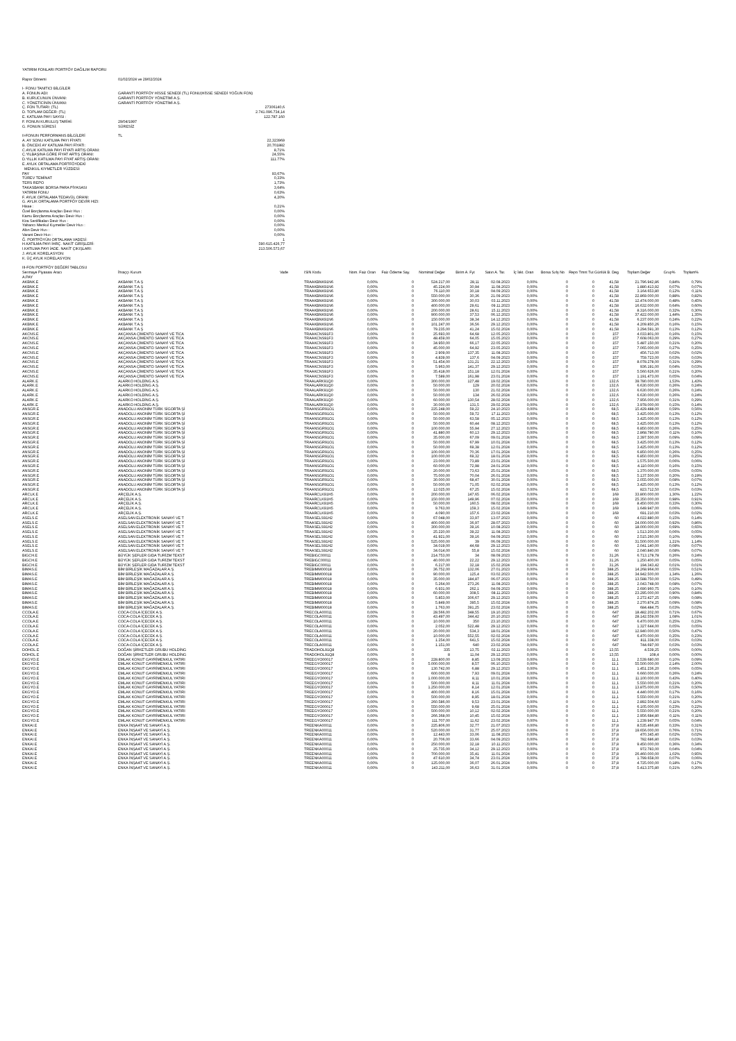YATIRIM FONLARI PORTFÖY DAĞILIM RAPORU
| Rapor Dönemi | 01/02/2024 ve 29/02/2024 | |
| I- FONU TANITICI BİLGİLER | | |
| A. FONUN ADI: | GARANTİ PORTFÖY HİSSE SENEDİ (TL) FONU(HİSSE SENEDİ YOĞUN FON) | |
| B. KURUCUNUN ÜNVANI: | GARANTİ PORTFÖY YÖNETİMİ A.Ş. | |
| C. YÖNETİCİNİN ÜNVANI: | GARANTİ PORTFÖY YÖNETİMİ A.Ş. | |
| Ç. FON TUTARI: (TL) | | 27306140,6 |
| D. TOPLAM DEĞER: (TL) | | 2.741.096.734,14 |
| E. KATILMA PAYI SAYISI : | | 122.787.160 |
| F. FONUN KURULUŞ TARİHİ: | 29/04/1997 | |
| G. FONUN SÜRESİ: | SÜRESİZ | |
| II-FONUN PERFORMANS BİLGİLERİ | TL | |
| A. AY SONU KATILMA PAYI FİYATI: | | 22,323969 |
| B. ÖNCEKİ AY KATILMA PAYI FİYATI: | | 20,701882 |
| C.AYLIK KATILMA PAYI FİYATI ARTIŞ ORANI: | | 8,71% |
| Ç.YILBAŞINA GÖRE FİYAT ARTIŞ ORANI: | | 24,55% |
| D.YILLIK KATILMA PAYI FİYAT ARTIŞ ORANI: | | 111.77% |
| E. AYLIK ORTALAMA PORTFÖYDEKİ | | |
| MENKUL KIYMETLER YÜZDESİ: | | |
| PAY | | 93,67% |
| TÜREV TEMİNAT | | 0,33% |
| TERS REPO | | 1,73% |
| TAKASBANK BORSA PARA PİYASASI | | 3,64% |
| YATIRIM FONU | | 0,63% |
| F. AYLIK ORTALAMA TEDAVÜL ORANI: | | 4,20% |
| G. AYLIK ORTALAMA PORTFÖY DEVİR HIZI: | | |
| Hisse : | | 0,21% |
| Özel Borçlanma Araçları Devir Hızı : | | 0,00% |
| Kamu Borçlanma Araçları Devir Hızı : | | 0,00% |
| Kira Sertifikaları Devir Hızı : | | 0,00% |
| Yabancı Menkul Kıymetler Devir Hızı : | | 0,00% |
| Altın Devir Hızı : | | 0,00% |
| Varant Devir Hızı : | | 0,00% |
| Ğ. PORTFÖYÜN ORTALAMA VADESİ: | | 1 |
| H.KATILMA PAYI İHRÇ. NAKİT GİRİŞLERİ: | | 590.615.426,77 |
| I.KATILMA PAYI İADE. NAKİT ÇIKIŞLARI: | | 213.506.573,67 |
| J. AYLIK KORELASYON: | | |
| K. ÜÇ AYLIK KORELASYON: | | |
III-FON PORTFÖY DEĞERİ TABLOSU
| Sermaye Piyasası Aracı | İhraççı Kurum | Vade | ISIN Kodu | Nom. Faiz Oran | Faiz Ödeme Say. | Nomimal Değer | Birim A. Fyt | Satın A. Tar. | İç İskt. Oran | Borsa Szlş No | Repo Tmnt Tut | Günlük B. Deg | Toplam Değer | Grup% | Toplam% | |
| --- | --- | --- | --- | --- | --- | --- | --- | --- | --- | --- | --- | --- | --- | --- | --- | --- |
| A.PAY | | | | | | | | | | | | | | | | |
| AKBNK.E | AKBANK T.A.Ş | | TRAAKBNK91N6 | 0,00% | 0 | 524.217,00 | 28,11 | 02.08.2023 | 0,00% | 0 | 0 | 41,58 | 21.796.942,86 | 0,84% | 0,79% | |
| AKBNK.E | AKBANK T.A.Ş | | TRAAKBNK91N6 | 0,00% | 0 | 45.224,00 | 30,94 | 11.08.2023 | 0,00% | 0 | 0 | 41,58 | 1.880.413,92 | 0,07% | 0,07% | |
| AKBNK.E | AKBANK T.A.Ş | | TRAAKBNK91N6 | 0,00% | 0 | 76.110,00 | 30,18 | 04.09.2023 | 0,00% | 0 | 0 | 41,58 | 3.164.653,80 | 0,12% | 0,11% | |
| AKBNK.E | AKBANK T.A.Ş | | TRAAKBNK91N6 | 0,00% | 0 | 550.000,00 | 30,36 | 21.09.2023 | 0,00% | 0 | 0 | 41,58 | 22.869.000,00 | 0,88% | 0,82% | |
| AKBNK.E | AKBANK T.A.Ş | | TRAAKBNK91N6 | 0,00% | 0 | 300.000,00 | 30,03 | 03.11.2023 | 0,00% | 0 | 0 | 41,58 | 12.474.000,00 | 0,48% | 0,45% | |
| AKBNK.E | AKBANK T.A.Ş | | TRAAKBNK91N6 | 0,00% | 0 | 400.000,00 | 29,61 | 09.11.2023 | 0,00% | 0 | 0 | 41,58 | 16.632.000,00 | 0,64% | 0,60% | |
| AKBNK.E | AKBANK T.A.Ş | | TRAAKBNK91N6 | 0,00% | 0 | 200.000,00 | 28,61 | 15.11.2023 | 0,00% | 0 | 0 | 41,58 | 8.316.000,00 | 0,32% | 0,30% | |
| AKBNK.E | AKBANK T.A.Ş | | TRAAKBNK91N6 | 0,00% | 0 | 900.000,00 | 37,53 | 06.12.2023 | 0,00% | 0 | 0 | 41,58 | 37.422.000,00 | 1,44% | 1,35% | |
| AKBNK.E | AKBANK T.A.Ş | | TRAAKBNK91N6 | 0,00% | 0 | 150.000,00 | 38,34 | 14.12.2023 | 0,00% | 0 | 0 | 41,58 | 6.237.000,00 | 0,24% | 0,22% | |
| AKBNK.E | AKBANK T.A.Ş | | TRAAKBNK91N6 | 0,00% | 0 | 101.247,00 | 36,56 | 29.12.2023 | 0,00% | 0 | 0 | 41,58 | 4.209.850,26 | 0,16% | 0,15% | |
| AKBNK.E | AKBANK T.A.Ş | | TRAAKBNK91N6 | 0,00% | 0 | 79.235,00 | 41,24 | 15.02.2024 | 0,00% | 0 | 0 | 41,58 | 3.294.591,30 | 0,13% | 0,12% | |
| AKCNS.E | AKÇANSA ÇİMENTO SANAYİ VE TİCA | | TRAAKCNS91F3 | 0,00% | 0 | 25.693,00 | 64,68 | 12.05.2023 | 0,00% | 0 | 0 | 157 | 4.033.801,00 | 0,16% | 0,15% | |
| AKCNS.E | AKÇANSA ÇİMENTO SANAYİ VE TİCA | | TRAAKCNS91F3 | 0,00% | 0 | 48.459,00 | 64,05 | 15.05.2023 | 0,00% | 0 | 0 | 157 | 7.608.063,00 | 0,29% | 0,27% | |
| AKCNS.E | AKÇANSA ÇİMENTO SANAYİ VE TİCA | | TRAAKCNS91F3 | 0,00% | 0 | 34.950,00 | 66,17 | 22.05.2023 | 0,00% | 0 | 0 | 157 | 5.487.150,00 | 0,21% | 0,20% | |
| AKCNS.E | AKÇANSA ÇİMENTO SANAYİ VE TİCA | | TRAAKCNS91F3 | 0,00% | 0 | 45.000,00 | 64,92 | 23.05.2023 | 0,00% | 0 | 0 | 157 | 7.065.000,00 | 0,27% | 0,25% | |
| AKCNS.E | AKÇANSA ÇİMENTO SANAYİ VE TİCA | | TRAAKCNS91F3 | 0,00% | 0 | 2.909,00 | 137,35 | 11.08.2023 | 0,00% | 0 | 0 | 157 | 456.713,00 | 0,02% | 0,02% | |
| AKCNS.E | AKÇANSA ÇİMENTO SANAYİ VE TİCA | | TRAAKCNS91F3 | 0,00% | 0 | 4.839,00 | 137,6 | 04.09.2023 | 0,00% | 0 | 0 | 157 | 759.723,00 | 0,03% | 0,03% | |
| AKCNS.E | AKÇANSA ÇİMENTO SANAYİ VE TİCA | | TRAAKCNS91F3 | 0,00% | 0 | 51.454,00 | 131,21 | 22.12.2023 | 0,00% | 0 | 0 | 157 | 8.078.278,00 | 0,31% | 0,29% | |
| AKCNS.E | AKÇANSA ÇİMENTO SANAYİ VE TİCA | | TRAAKCNS91F3 | 0,00% | 0 | 5.963,00 | 141,37 | 29.12.2023 | 0,00% | 0 | 0 | 157 | 936.191,00 | 0,04% | 0,03% | |
| AKCNS.E | AKÇANSA ÇİMENTO SANAYİ VE TİCA | | TRAAKCNS91F3 | 0,00% | 0 | 35.418,00 | 151,18 | 12.01.2024 | 0,00% | 0 | 0 | 157 | 5.560.626,00 | 0,21% | 0,20% | |
| AKCNS.E | AKÇANSA ÇİMENTO SANAYİ VE TİCA | | TRAAKCNS91F3 | 0,00% | 0 | 7.589,00 | 161,98 | 23.01.2024 | 0,00% | 0 | 0 | 157 | 1.191.473,00 | 0,05% | 0,04% | |
| ALARK.E | ALARKO HOLDİNG A.Ş. | | TRAALARK91Q0 | 0,00% | 0 | 300.000,00 | 127,48 | 19.02.2024 | 0,00% | 0 | 0 | 132,6 | 39.780.000,00 | 1,53% | 1,43% | |
| ALARK.E | ALARKO HOLDİNG A.Ş. | | TRAALARK91Q0 | 0,00% | 0 | 50.000,00 | 129 | 20.02.2024 | 0,00% | 0 | 0 | 132,6 | 6.630.000,00 | 0,26% | 0,24% | |
| ALARK.E | ALARKO HOLDİNG A.Ş. | | TRAALARK91Q0 | 0,00% | 0 | 50.000,00 | 130 | 21.02.2024 | 0,00% | 0 | 0 | 132,6 | 6.630.000,00 | 0,26% | 0,24% | |
| ALARK.E | ALARKO HOLDİNG A.Ş. | | TRAALARK91Q0 | 0,00% | 0 | 50.000,00 | 134 | 26.02.2024 | 0,00% | 0 | 0 | 132,6 | 6.630.000,00 | 0,26% | 0,24% | |
| ALARK.E | ALARKO HOLDİNG A.Ş. | | TRAALARK91Q0 | 0,00% | 0 | 60.000,00 | 130,54 | 28.02.2024 | 0,00% | 0 | 0 | 132,6 | 7.956.000,00 | 0,31% | 0,29% | |
| ALARK.E | ALARKO HOLDİNG A.Ş. | | TRAALARK91Q0 | 0,00% | 0 | 30.000,00 | 131,5 | 29.02.2024 | 0,00% | 0 | 0 | 132,6 | 3.978.000,00 | 0,15% | 0,14% | |
| ANSGR.E | ANADOLU ANONİM TÜRK SİGORTA Şİ | | TRAANSGR91O1 | 0,00% | 0 | 225.248,00 | 59,22 | 24.10.2023 | 0,00% | 0 | 0 | 68,5 | 15.429.488,00 | 0,59% | 0,56% | |
| ANSGR.E | ANADOLU ANONİM TÜRK SİGORTA Şİ | | TRAANSGR91O1 | 0,00% | 0 | 50.000,00 | 59,72 | 17.11.2023 | 0,00% | 0 | 0 | 68,5 | 3.425.000,00 | 0,13% | 0,12% | |
| ANSGR.E | ANADOLU ANONİM TÜRK SİGORTA Şİ | | TRAANSGR91O1 | 0,00% | 0 | 50.000,00 | 63,58 | 05.12.2023 | 0,00% | 0 | 0 | 68,5 | 3.425.000,00 | 0,13% | 0,12% | |
| ANSGR.E | ANADOLU ANONİM TÜRK SİGORTA Şİ | | TRAANSGR91O1 | 0,00% | 0 | 50.000,00 | 60,44 | 08.12.2023 | 0,00% | 0 | 0 | 68,5 | 3.425.000,00 | 0,13% | 0,12% | |
| ANSGR.E | ANADOLU ANONİM TÜRK SİGORTA Şİ | | TRAANSGR91O1 | 0,00% | 0 | 100.000,00 | 55,94 | 27.12.2023 | 0,00% | 0 | 0 | 68,5 | 6.850.000,00 | 0,26% | 0,25% | |
| ANSGR.E | ANADOLU ANONİM TÜRK SİGORTA Şİ | | TRAANSGR91O1 | 0,00% | 0 | 41.880,00 | 60,13 | 29.12.2023 | 0,00% | 0 | 0 | 68,5 | 2.868.780,00 | 0,11% | 0,10% | |
| ANSGR.E | ANADOLU ANONİM TÜRK SİGORTA Şİ | | TRAANSGR91O1 | 0,00% | 0 | 35.000,00 | 67,09 | 09.01.2024 | 0,00% | 0 | 0 | 68,5 | 2.397.500,00 | 0,09% | 0,09% | |
| ANSGR.E | ANADOLU ANONİM TÜRK SİGORTA Şİ | | TRAANSGR91O1 | 0,00% | 0 | 50.000,00 | 67,99 | 10.01.2024 | 0,00% | 0 | 0 | 68,5 | 3.425.000,00 | 0,13% | 0,12% | |
| ANSGR.E | ANADOLU ANONİM TÜRK SİGORTA Şİ | | TRAANSGR91O1 | 0,00% | 0 | 50.000,00 | 69,38 | 12.01.2024 | 0,00% | 0 | 0 | 68,5 | 3.425.000,00 | 0,13% | 0,12% | |
| ANSGR.E | ANADOLU ANONİM TÜRK SİGORTA Şİ | | TRAANSGR91O1 | 0,00% | 0 | 100.000,00 | 70,36 | 17.01.2024 | 0,00% | 0 | 0 | 68,5 | 6.850.000,00 | 0,26% | 0,25% | |
| ANSGR.E | ANADOLU ANONİM TÜRK SİGORTA Şİ | | TRAANSGR91O1 | 0,00% | 0 | 100.000,00 | 69,32 | 18.01.2024 | 0,00% | 0 | 0 | 68,5 | 6.850.000,00 | 0,26% | 0,25% | |
| ANSGR.E | ANADOLU ANONİM TÜRK SİGORTA Şİ | | TRAANSGR91O1 | 0,00% | 0 | 23.000,00 | 73,89 | 23.01.2024 | 0,00% | 0 | 0 | 68,5 | 1.575.500,00 | 0,06% | 0,06% | |
| ANSGR.E | ANADOLU ANONİM TÜRK SİGORTA Şİ | | TRAANSGR91O1 | 0,00% | 0 | 60.000,00 | 72,98 | 24.01.2024 | 0,00% | 0 | 0 | 68,5 | 4.110.000,00 | 0,16% | 0,15% | |
| ANSGR.E | ANADOLU ANONİM TÜRK SİGORTA Şİ | | TRAANSGR91O1 | 0,00% | 0 | 20.000,00 | 73,63 | 25.01.2024 | 0,00% | 0 | 0 | 68,5 | 1.370.000,00 | 0,05% | 0,05% | |
| ANSGR.E | ANADOLU ANONİM TÜRK SİGORTA Şİ | | TRAANSGR91O1 | 0,00% | 0 | 75.000,00 | 70,04 | 26.01.2024 | 0,00% | 0 | 0 | 68,5 | 5.137.500,00 | 0,20% | 0,19% | |
| ANSGR.E | ANADOLU ANONİM TÜRK SİGORTA Şİ | | TRAANSGR91O1 | 0,00% | 0 | 30.000,00 | 68,47 | 30.01.2024 | 0,00% | 0 | 0 | 68,5 | 2.055.000,00 | 0,08% | 0,07% | |
| ANSGR.E | ANADOLU ANONİM TÜRK SİGORTA Şİ | | TRAANSGR91O1 | 0,00% | 0 | 50.000,00 | 71,05 | 02.02.2024 | 0,00% | 0 | 0 | 68,5 | 3.425.000,00 | 0,13% | 0,12% | |
| ANSGR.E | ANADOLU ANONİM TÜRK SİGORTA Şİ | | TRAANSGR91O1 | 0,00% | 0 | 12.025,00 | 67,25 | 15.02.2024 | 0,00% | 0 | 0 | 68,5 | 823.712,50 | 0,03% | 0,03% | |
| ARCLK.E | ARÇELİK A.Ş. | | TRAARCLK91H5 | 0,00% | 0 | 200.000,00 | 147,65 | 06.02.2024 | 0,00% | 0 | 0 | 169 | 33.800.000,00 | 1,30% | 1,22% | |
| ARCLK.E | ARÇELİK A.Ş. | | TRAARCLK91H5 | 0,00% | 0 | 150.000,00 | 149,96 | 07.02.2024 | 0,00% | 0 | 0 | 169 | 25.350.000,00 | 0,98% | 0,91% | |
| ARCLK.E | ARÇELİK A.Ş. | | TRAARCLK91H5 | 0,00% | 0 | 50.000,00 | 160,5 | 08.02.2024 | 0,00% | 0 | 0 | 169 | 8.450.000,00 | 0,33% | 0,30% | |
| ARCLK.E | ARÇELİK A.Ş. | | TRAARCLK91H5 | 0,00% | 0 | 9.763,00 | 159,3 | 15.02.2024 | 0,00% | 0 | 0 | 169 | 1.649.947,00 | 0,06% | 0,06% | |
| ARCLK.E | ARÇELİK A.Ş. | | TRAARCLK91H5 | 0,00% | 0 | 4.090,00 | 157,6 | 23.02.2024 | 0,00% | 0 | 0 | 169 | 691.210,00 | 0,03% | 0,02% | |
| ASELS.E | ASELSAN ELEKTRONİK SANAYİ VE T | | TRAASELS91H2 | 0,00% | 0 | 67.048,00 | 33,97 | 13.07.2023 | 0,00% | 0 | 0 | 60 | 4.022.880,00 | 0,15% | 0,14% | |
| ASELS.E | ASELSAN ELEKTRONİK SANAYİ VE T | | TRAASELS91H2 | 0,00% | 0 | 400.000,00 | 36,97 | 28.07.2023 | 0,00% | 0 | 0 | 60 | 24.000.000,00 | 0,92% | 0,86% | |
| ASELS.E | ASELSAN ELEKTRONİK SANAYİ VE T | | TRAASELS91H2 | 0,00% | 0 | 300.000,00 | 39,16 | 10.08.2023 | 0,00% | 0 | 0 | 60 | 18.000.000,00 | 0,69% | 0,65% | |
| ASELS.E | ASELSAN ELEKTRONİK SANAYİ VE T | | TRAASELS91H2 | 0,00% | 0 | 25.220,00 | 39,22 | 11.08.2023 | 0,00% | 0 | 0 | 60 | 1.513.200,00 | 0,06% | 0,05% | |
| ASELS.E | ASELSAN ELEKTRONİK SANAYİ VE T | | TRAASELS91H2 | 0,00% | 0 | 41.921,00 | 39,16 | 04.09.2023 | 0,00% | 0 | 0 | 60 | 2.515.260,00 | 0,10% | 0,09% | |
| ASELS.E | ASELSAN ELEKTRONİK SANAYİ VE T | | TRAASELS91H2 | 0,00% | 0 | 525.000,00 | 39 | 06.09.2023 | 0,00% | 0 | 0 | 60 | 31.500.000,00 | 1,21% | 1,14% | |
| ASELS.E | ASELSAN ELEKTRONİK SANAYİ VE T | | TRAASELS91H2 | 0,00% | 0 | 34.019,00 | 44,68 | 29.12.2023 | 0,00% | 0 | 0 | 60 | 2.041.140,00 | 0,08% | 0,07% | |
| ASELS.E | ASELSAN ELEKTRONİK SANAYİ VE T | | TRAASELS91H2 | 0,00% | 0 | 34.014,00 | 55,8 | 15.02.2024 | 0,00% | 0 | 0 | 60 | 2.040.840,00 | 0,08% | 0,07% | |
| BIGCH.E | BÜYÜK ŞEFLER GIDA TURİZM TEKST | | TREBIGC00011 | 0,00% | 0 | 214.753,00 | 34 | 08.09.2023 | 0,00% | 0 | 0 | 31,26 | 6.713.178,78 | 0,26% | 0,24% | |
| BIGCH.E | BÜYÜK ŞEFLER GIDA TURİZM TEKST | | TREBIGC00011 | 0,00% | 0 | 40.000,00 | 22,22 | 29.12.2023 | 0,00% | 0 | 0 | 31,26 | 1.250.400,00 | 0,05% | 0,05% | |
| BIGCH.E | BÜYÜK ŞEFLER GIDA TURİZM TEKST | | TREBIGC00011 | 0,00% | 0 | 6.217,00 | 32,18 | 15.02.2024 | 0,00% | 0 | 0 | 31,26 | 194.343,42 | 0,01% | 0,01% | |
| BIMAS.E | BİM BİRLEŞİK MAĞAZALAR A.Ş. | | TREBIMM00018 | 0,00% | 0 | 36.752,00 | 132,06 | 27.01.2023 | 0,00% | 0 | 0 | 388,25 | 14.268.964,00 | 0,55% | 0,51% | |
| BIMAS.E | BİM BİRLEŞİK MAĞAZALAR A.Ş. | | TREBIMM00018 | 0,00% | 0 | 90.000,00 | 125,4 | 03.02.2023 | 0,00% | 0 | 0 | 388,25 | 34.942.500,00 | 1,34% | 1,26% | |
| BIMAS.E | BİM BİRLEŞİK MAĞAZALAR A.Ş. | | TREBIMM00018 | 0,00% | 0 | 35.000,00 | 184,87 | 06.07.2023 | 0,00% | 0 | 0 | 388,25 | 13.588.750,00 | 0,52% | 0,49% | |
| BIMAS.E | BİM BİRLEŞİK MAĞAZALAR A.Ş. | | TREBIMM00018 | 0,00% | 0 | 5.264,00 | 273,26 | 11.08.2023 | 0,00% | 0 | 0 | 388,25 | 2.043.748,00 | 0,08% | 0,07% | |
| BIMAS.E | BİM BİRLEŞİK MAĞAZALAR A.Ş. | | TREBIMM00018 | 0,00% | 0 | 6.931,00 | 262,1 | 04.09.2023 | 0,00% | 0 | 0 | 388,25 | 2.690.960,75 | 0,10% | 0,10% | |
| BIMAS.E | BİM BİRLEŞİK MAĞAZALAR A.Ş. | | TREBIMM00018 | 0,00% | 0 | 60.000,00 | 308,5 | 08.11.2023 | 0,00% | 0 | 0 | 388,25 | 23.295.000,00 | 0,90% | 0,84% | |
| BIMAS.E | BİM BİRLEŞİK MAĞAZALAR A.Ş. | | TREBIMM00018 | 0,00% | 0 | 5.853,00 | 306,67 | 29.12.2023 | 0,00% | 0 | 0 | 388,25 | 2.272.427,25 | 0,09% | 0,08% | |
| BIMAS.E | BİM BİRLEŞİK MAĞAZALAR A.Ş. | | TREBIMM00018 | 0,00% | 0 | 5.849,00 | 395,5 | 15.02.2024 | 0,00% | 0 | 0 | 388,25 | 2.270.874,25 | 0,09% | 0,08% | |
| BIMAS.E | BİM BİRLEŞİK MAĞAZALAR A.Ş. | | TREBIMM00018 | 0,00% | 0 | 1.763,00 | 391,25 | 23.02.2024 | 0,00% | 0 | 0 | 388,25 | 684.484,75 | 0,03% | 0,02% | |
| CCOLA.E | COCA-COLA İÇECEK A.Ş. | | TRECOLA00011 | 0,00% | 0 | 28.566,00 | 348,55 | 19.10.2023 | 0,00% | 0 | 0 | 647 | 18.482.202,00 | 0,71% | 0,67% | |
| CCOLA.E | COCA-COLA İÇECEK A.Ş. | | TRECOLA00011 | 0,00% | 0 | 43.497,00 | 344,42 | 20.10.2023 | 0,00% | 0 | 0 | 647 | 28.142.559,00 | 1,08% | 1,01% | |
| CCOLA.E | COCA-COLA İÇECEK A.Ş. | | TRECOLA00011 | 0,00% | 0 | 10.000,00 | 350 | 23.10.2023 | 0,00% | 0 | 0 | 647 | 6.470.000,00 | 0,25% | 0,23% | |
| CCOLA.E | COCA-COLA İÇECEK A.Ş. | | TRECOLA00011 | 0,00% | 0 | 2.052,00 | 522,48 | 29.12.2023 | 0,00% | 0 | 0 | 647 | 1.327.644,00 | 0,05% | 0,05% | |
| CCOLA.E | COCA-COLA İÇECEK A.Ş. | | TRECOLA00011 | 0,00% | 0 | 20.000,00 | 534,3 | 18.01.2024 | 0,00% | 0 | 0 | 647 | 12.940.000,00 | 0,50% | 0,47% | |
| CCOLA.E | COCA-COLA İÇECEK A.Ş. | | TRECOLA00011 | 0,00% | 0 | 10.000,00 | 552,55 | 02.02.2024 | 0,00% | 0 | 0 | 647 | 6.470.000,00 | 0,25% | 0,23% | |
| CCOLA.E | COCA-COLA İÇECEK A.Ş. | | TRECOLA00011 | 0,00% | 0 | 1.254,00 | 641,5 | 15.02.2024 | 0,00% | 0 | 0 | 647 | 811.338,00 | 0,03% | 0,03% | |
| CCOLA.E | COCA-COLA İÇECEK A.Ş. | | TRECOLA00011 | 0,00% | 0 | 1.151,00 | 640 | 23.02.2024 | 0,00% | 0 | 0 | 647 | 744.697,00 | 0,03% | 0,03% | |
| DOHOL.E | DOĞAN ŞİRKETLER GRUBU HOLDİNG | | TRADOHOL91Q8 | 0,00% | 0 | 335 | 13,75 | 02.11.2023 | 0,00% | 0 | 0 | 13,55 | 4.539,25 | 0,00% | 0,00% | |
| DOHOL.E | DOĞAN ŞİRKETLER GRUBU HOLDİNG | | TRADOHOL91Q8 | 0,00% | 0 | 8 | 11,04 | 29.12.2023 | 0,00% | 0 | 0 | 13,55 | 108,4 | 0,00% | 0,00% | |
| EKGYO.E | EMLAK KONUT GAYRİMENKUL YATIRI | | TREEGYO00017 | 0,00% | 0 | 228.800,00 | 8,85 | 13.09.2023 | 0,00% | 0 | 0 | 11,1 | 2.539.680,00 | 0,10% | 0,09% | |
| EKGYO.E | EMLAK KONUT GAYRİMENKUL YATIRI | | TREEGYO00017 | 0,00% | 0 | 5.000.000,00 | 8,57 | 06.10.2023 | 0,00% | 0 | 0 | 11,1 | 55.500.000,00 | 2,14% | 2,00% | |
| EKGYO.E | EMLAK KONUT GAYRİMENKUL YATIRI | | TREEGYO00017 | 0,00% | 0 | 130.742,00 | 6,88 | 29.12.2023 | 0,00% | 0 | 0 | 11,1 | 1.451.236,20 | 0,06% | 0,05% | |
| EKGYO.E | EMLAK KONUT GAYRİMENKUL YATIRI | | TREEGYO00017 | 0,00% | 0 | 600.000,00 | 7,93 | 09.01.2024 | 0,00% | 0 | 0 | 11,1 | 6.660.000,00 | 0,26% | 0,24% | |
| EKGYO.E | EMLAK KONUT GAYRİMENKUL YATIRI | | TREEGYO00017 | 0,00% | 0 | 1.000.000,00 | 8,11 | 10.01.2024 | 0,00% | 0 | 0 | 11,1 | 11.100.000,00 | 0,43% | 0,40% | |
| EKGYO.E | EMLAK KONUT GAYRİMENKUL YATIRI | | TREEGYO00017 | 0,00% | 0 | 500.000,00 | 8,11 | 11.01.2024 | 0,00% | 0 | 0 | 11,1 | 5.550.000,00 | 0,21% | 0,20% | |
| EKGYO.E | EMLAK KONUT GAYRİMENKUL YATIRI | | TREEGYO00017 | 0,00% | 0 | 1.250.000,00 | 8,14 | 12.01.2024 | 0,00% | 0 | 0 | 11,1 | 13.875.000,00 | 0,53% | 0,50% | |
| EKGYO.E | EMLAK KONUT GAYRİMENKUL YATIRI | | TREEGYO00017 | 0,00% | 0 | 400.000,00 | 8,16 | 15.01.2024 | 0,00% | 0 | 0 | 11,1 | 4.440.000,00 | 0,17% | 0,16% | |
| EKGYO.E | EMLAK KONUT GAYRİMENKUL YATIRI | | TREEGYO00017 | 0,00% | 0 | 500.000,00 | 8,95 | 18.01.2024 | 0,00% | 0 | 0 | 11,1 | 5.550.000,00 | 0,21% | 0,20% | |
| EKGYO.E | EMLAK KONUT GAYRİMENKUL YATIRI | | TREEGYO00017 | 0,00% | 0 | 260.586,00 | 9,53 | 23.01.2024 | 0,00% | 0 | 0 | 11,1 | 2.892.504,60 | 0,11% | 0,10% | |
| EKGYO.E | EMLAK KONUT GAYRİMENKUL YATIRI | | TREEGYO00017 | 0,00% | 0 | 550.000,00 | 9,68 | 25.01.2024 | 0,00% | 0 | 0 | 11,1 | 6.105.000,00 | 0,23% | 0,22% | |
| EKGYO.E | EMLAK KONUT GAYRİMENKUL YATIRI | | TREEGYO00017 | 0,00% | 0 | 500.000,00 | 10,12 | 02.02.2024 | 0,00% | 0 | 0 | 11,1 | 5.550.000,00 | 0,21% | 0,20% | |
| EKGYO.E | EMLAK KONUT GAYRİMENKUL YATIRI | | TREEGYO00017 | 0,00% | 0 | 266.368,00 | 10,45 | 15.02.2024 | 0,00% | 0 | 0 | 11,1 | 2.956.684,80 | 0,11% | 0,11% | |
| EKGYO.E | EMLAK KONUT GAYRİMENKUL YATIRI | | TREEGYO00017 | 0,00% | 0 | 111.707,00 | 11,62 | 23.02.2024 | 0,00% | 0 | 0 | 11,1 | 1.239.947,70 | 0,05% | 0,04% | |
| ENKAI.E | ENKA İNŞAAT VE SANAYİ A.Ş. | | TREENKA00011 | 0,00% | 0 | 225.806,00 | 32,77 | 21.07.2023 | 0,00% | 0 | 0 | 37,8 | 8.535.466,80 | 0,33% | 0,31% | |
| ENKAI.E | ENKA İNŞAAT VE SANAYİ A.Ş. | | TREENKA00011 | 0,00% | 0 | 520.000,00 | 31,77 | 25.07.2023 | 0,00% | 0 | 0 | 37,8 | 19.656.000,00 | 0,76% | 0,71% | |
| ENKAI.E | ENKA İNŞAAT VE SANAYİ A.Ş. | | TREENKA00011 | 0,00% | 0 | 12.443,00 | 33,06 | 11.08.2023 | 0,00% | 0 | 0 | 37,8 | 470.345,40 | 0,02% | 0,02% | |
| ENKAI.E | ENKA İNŞAAT VE SANAYİ A.Ş. | | TREENKA00011 | 0,00% | 0 | 20.706,00 | 33,66 | 04.09.2023 | 0,00% | 0 | 0 | 37,8 | 782.686,80 | 0,03% | 0,03% | |
| ENKAI.E | ENKA İNŞAAT VE SANAYİ A.Ş. | | TREENKA00011 | 0,00% | 0 | 250.000,00 | 32,18 | 10.11.2023 | 0,00% | 0 | 0 | 37,8 | 9.450.000,00 | 0,36% | 0,34% | |
| ENKAI.E | ENKA İNŞAAT VE SANAYİ A.Ş. | | TREENKA00011 | 0,00% | 0 | 25.735,00 | 34,12 | 29.12.2023 | 0,00% | 0 | 0 | 37,8 | 972.783,00 | 0,04% | 0,04% | |
| ENKAI.E | ENKA İNŞAAT VE SANAYİ A.Ş. | | TREENKA00011 | 0,00% | 0 | 700.000,00 | 35,41 | 11.01.2024 | 0,00% | 0 | 0 | 37,8 | 26.460.000,00 | 1,02% | 0,95% | |
| ENKAI.E | ENKA İNŞAAT VE SANAYİ A.Ş. | | TREENKA00011 | 0,00% | 0 | 47.610,00 | 34,74 | 23.01.2024 | 0,00% | 0 | 0 | 37,8 | 1.799.658,00 | 0,07% | 0,06% | |
| ENKAI.E | ENKA İNŞAAT VE SANAYİ A.Ş. | | TREENKA00011 | 0,00% | 0 | 125.000,00 | 36,07 | 26.01.2024 | 0,00% | 0 | 0 | 37,8 | 4.725.000,00 | 0,18% | 0,17% | |
| ENKAI.E | ENKA İNŞAAT VE SANAYİ A.Ş. | | TREENKA00011 | 0,00% | 0 | 143.211,00 | 36,63 | 31.01.2024 | 0,00% | 0 | 0 | 37,8 | 5.413.375,80 | 0,21% | 0,20% | |